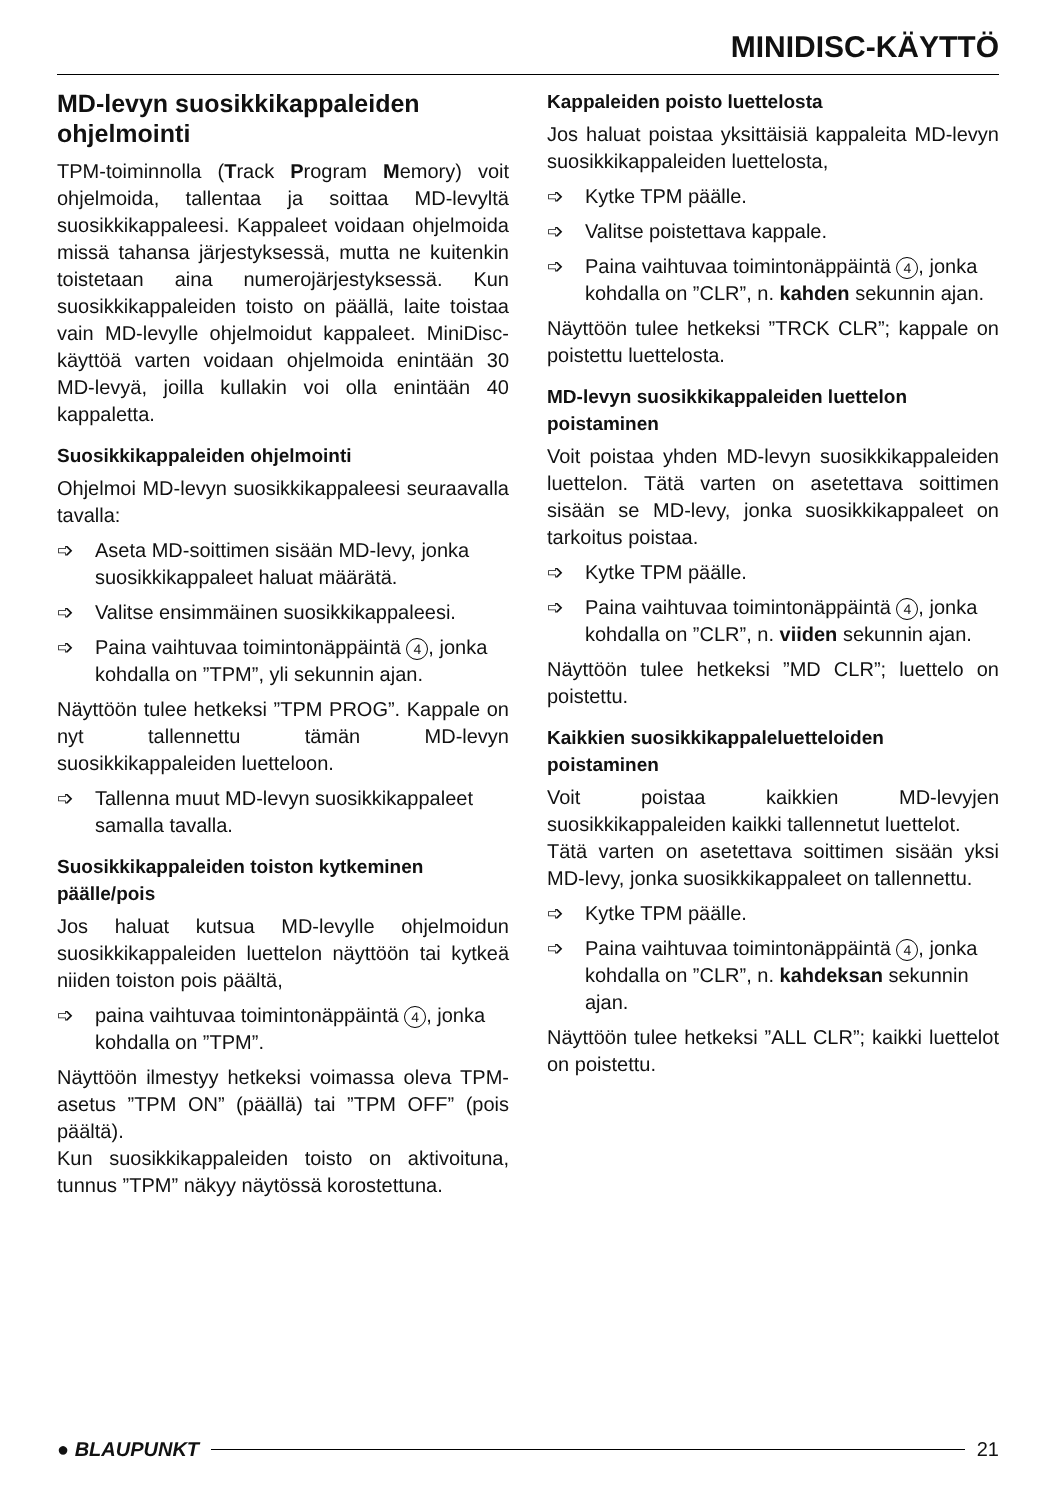MINIDISC-KÄYTTÖ
MD-levyn suosikkikappaleiden ohjelmointi
TPM-toiminnolla (Track Program Memory) voit ohjelmoida, tallentaa ja soittaa MD-levyltä suosikkikappaleesi. Kappaleet voidaan ohjelmoida missä tahansa järjestyksessä, mutta ne kuitenkin toistetaan aina numerojärjestyksessä. Kun suosikkikappaleiden toisto on päällä, laite toistaa vain MD-levylle ohjelmoidut kappaleet. MiniDisc-käyttöä varten voidaan ohjelmoida enintään 30 MD-levyä, joilla kullakin voi olla enintään 40 kappaletta.
Suosikkikappaleiden ohjelmointi
Ohjelmoi MD-levyn suosikkikappaleesi seuraavalla tavalla:
➩ Aseta MD-soittimen sisään MD-levy, jonka suosikkikappaleet haluat määrätä.
➩ Valitse ensimmäinen suosikkikappaleesi.
➩ Paina vaihtuvaa toimintonäppäintä 4, jonka kohdalla on ”TPM”, yli sekunnin ajan.
Näyttöön tulee hetkeksi ”TPM PROG”. Kappale on nyt tallennettu tämän MD-levyn suosikkikappaleiden luetteloon.
➩ Tallenna muut MD-levyn suosikkikappaleet samalla tavalla.
Suosikkikappaleiden toiston kytkeminen päälle/pois
Jos haluat kutsua MD-levylle ohjelmoidun suosikkikappaleiden luettelon näyttöön tai kytkeä niiden toiston pois päältä,
➩ paina vaihtuvaa toimintonäppäintä 4, jonka kohdalla on ”TPM”.
Näyttöön ilmestyy hetkeksi voimassa oleva TPM-asetus ”TPM ON” (päällä) tai ”TPM OFF” (pois päältä).
Kun suosikkikappaleiden toisto on aktivoituna, tunnus ”TPM” näkyy näytössä korostettuna.
Kappaleiden poisto luettelosta
Jos haluat poistaa yksittäisiä kappaleita MD-levyn suosikkikappaleiden luettelosta,
➩ Kytke TPM päälle.
➩ Valitse poistettava kappale.
➩ Paina vaihtuvaa toimintonäppäintä 4, jonka kohdalla on ”CLR”, n. kahden sekunnin ajan.
Näyttöön tulee hetkeksi ”TRCK CLR”; kappale on poistettu luettelosta.
MD-levyn suosikkikappaleiden luettelon poistaminen
Voit poistaa yhden MD-levyn suosikkikappaleiden luettelon. Tätä varten on asetettava soittimen sisään se MD-levy, jonka suosikkikappaleet on tarkoitus poistaa.
➩ Kytke TPM päälle.
➩ Paina vaihtuvaa toimintonäppäintä 4, jonka kohdalla on ”CLR”, n. viiden sekunnin ajan.
Näyttöön tulee hetkeksi ”MD CLR”; luettelo on poistettu.
Kaikkien suosikkikappaleluetteloiden poistaminen
Voit poistaa kaikkien MD-levyjen suosikkikappaleiden kaikki tallennetut luettelot.
Tätä varten on asetettava soittimen sisään yksi MD-levy, jonka suosikkikappaleet on tallennettu.
➩ Kytke TPM päälle.
➩ Paina vaihtuvaa toimintonäppäintä 4, jonka kohdalla on ”CLR”, n. kahdeksan sekunnin ajan.
Näyttöön tulee hetkeksi ”ALL CLR”; kaikki luettelot on poistettu.
● BLAUPUNKT 21